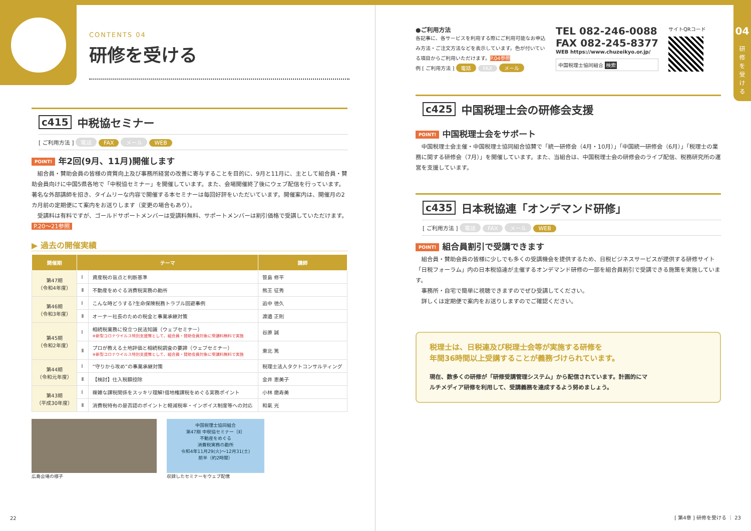CONTENTS 04
研修を受ける
c415
中税協セミナー
[ ご利用方法 ] 電話 FAX メール WEB
POINT! 年2回(9月、11月)開催します
　組合員・賛助会員の皆様の資質向上及び事務所経営の改善に寄与することを目的に、9月と11月に、主として組合員・賛助会員向けに中国5県各地で「中税協セミナー」を開催しています。また、会場開催終了後にウェブ配信を行っています。著名な外部講師を招き、タイムリーな内容で開催する本セミナーは毎回好評をいただいています。開催案内は、開催月の2カ月前の定期便にて案内をお送りします（変更の場合もあり）。
　受講料は有料ですが、ゴールドサポートメンバーは受講料無料、サポートメンバーは割引価格で受講していただけます。 P.20～21参照
▶ 過去の開催実績
| 開催期 | テーマ | | 講師 |
| --- | --- | --- | --- |
| 第47期 （令和4年度） | Ⅰ | 資産税の盲点と判断基準 | 笹島 修平 |
| | Ⅱ | 不動産をめぐる消費税実務の勘所 | 熊王 征秀 |
| 第46期 （令和3年度） | Ⅰ | こんな時どうする?生命保険税務トラブル回避事例 | 追中 徳久 |
| | Ⅱ | オーナー社長のための税金と事業承継対策 | 渡邉 正則 |
| 第45期 （令和2年度） | Ⅰ | 相続税業務に役立つ民法知識（ウェブセミナー） ※新型コロナウイルス特別支援策として、組合員・賛助会員対象に受講料無料で実施 | 谷原 誠 |
| | Ⅱ | プロが教える土地評価と相続税調査の要諦（ウェブセミナー） ※新型コロナウイルス特別支援策として、組合員・賛助会員対象に受講料無料で実施 | 東北 篤 |
| 第44期 （令和元年度） | Ⅰ | “守りから攻め”の事業承継対策 | 税理士法人タクトコンサルティング |
| | Ⅱ | 【検討】仕入税額控除 | 金井 恵美子 |
| 第43期 （平成30年度） | Ⅰ | 複雑な課税関係をスッキリ理解!借地権課税をめぐる実務ポイント | 小林 磨寿美 |
| | Ⅱ | 消費税特有の是否認のポイントと軽減税率・インボイス制度等への対応 | 和氣 光 |
広島会場の様子
中国税理士協同組合
第47期 中税協セミナー〔Ⅱ〕
不動産をめぐる
消費税実務の勘所
令和4年11月29(火)～12月31(土)
前半（約2時間）
収録したセミナーをウェブ配信
22
04
研
修
を
受
け
る
●ご利用方法
各記事に、各サービスを利用する際にご利用可能なお申込み方法・ご注文方法などを表示しています。色が付いている項目からご利用いただけます。P.04参照
例 [ ご利用方法 ] 電話 FAX メール
TEL 082-246-0088
FAX 082-245-8377
WEB https://www.chuzeikyo.or.jp/
中国税理士協同組合 検索
サイトQRコード
c425
中国税理士会の研修会支援
POINT! 中国税理士会をサポート
　中国税理士会主催・中国税理士協同組合協賛で「統一研修会（4月・10月）」「中国統一研修会（6月）」「税理士の業務に関する研修会（7月）」を開催しています。また、当組合は、中国税理士会の研修会のライブ配信、税務研究所の運営を支援しています。
c435
日本税協連「オンデマンド研修」
[ ご利用方法 ] 電話 FAX メール WEB
POINT! 組合員割引で受講できます
　組合員・賛助会員の皆様に少しでも多くの受講機会を提供するため、日税ビジネスサービスが提供する研修サイト「日税フォーラム」内の日本税協連が主催するオンデマンド研修の一部を組合員割引で受講できる施策を実施しています。
　事務所・自宅で簡単に視聴できますのでぜひ受講してください。
　詳しくは定期便で案内をお送りしますのでご確認ください。
税理士は、日税連及び税理士会等が実施する研修を
年間36時間以上受講することが義務づけられています。
現在、数多くの研修が「研修受講管理システム」から配信されています。計画的にマルチメディア研修を利用して、受講義務を達成するよう努めましょう。
[ 第4章 ] 研修を受ける ｜ 23